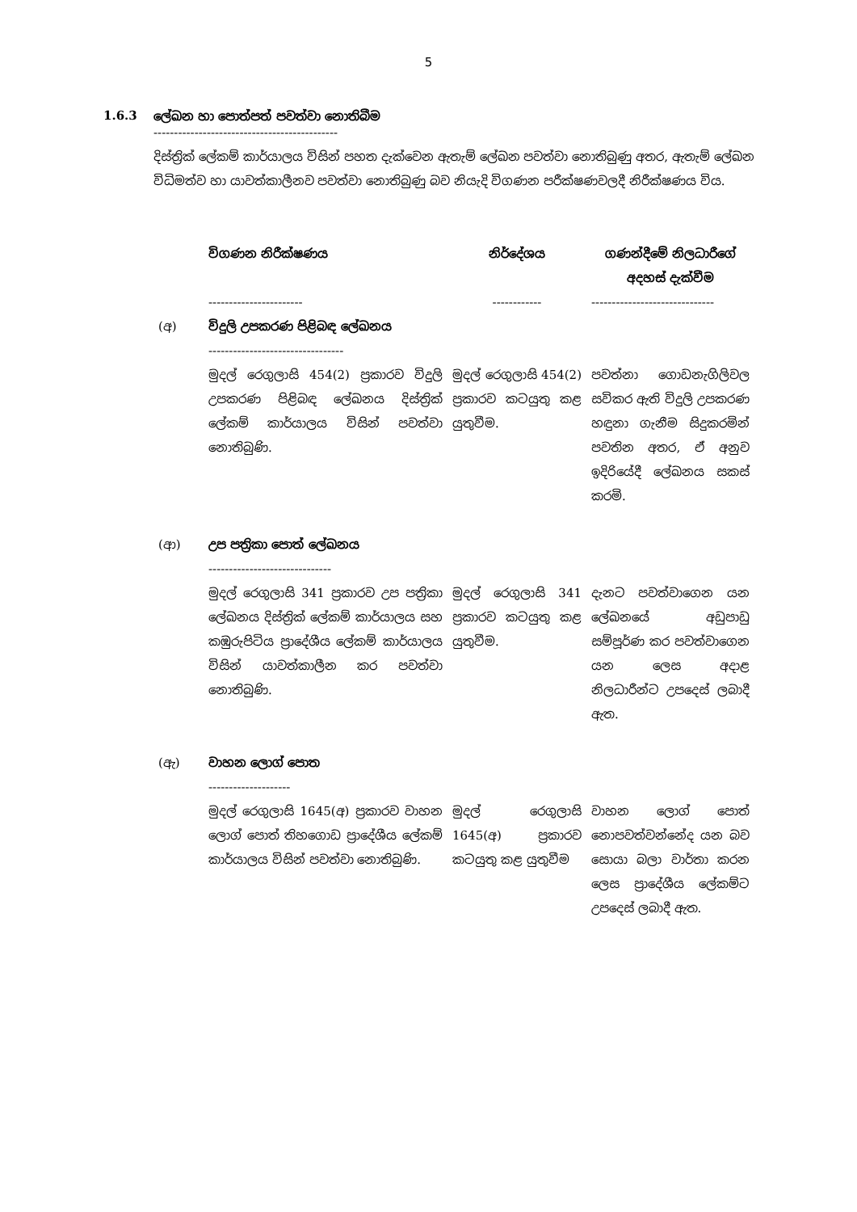5
1.6.3 ලේඛන හා පොත්පත් පවත්වා නොතිබීම
---------------------------------------------
දිස්ත්‍රික් ලේකම් කාර්යාලය විසින් පහත දැක්වෙන ඇතැම් ලේඛන පවත්වා නොතිබුණු අතර, ඇතැම් ලේඛන විධිමත්ව හා යාවත්කාලීනව පවත්වා නොතිබුණු බව නියැදි විගණන පරීක්ෂණවලදී නිරීක්ෂණය විය.
| | විගණන නිරීක්ෂණය | නිර්දේශය | ගණන්දීමේ නිලධාරීගේ අදහස් දැක්වීම |
| --- | --- | --- | --- |
| | ----------------------- | ------------ | ------------------------------ |
| (අ) | විදුලි උපකරණ පිළිබඳ ලේඛනය --------------------------------- | | |
| | මුදල් රෙගුලාසි 454(2) ප්‍රකාරව විදුලි උපකරණ පිළිබඳ ලේඛනය දිස්ත්‍රික් ලේකම් කාර්යාලය විසින් පවත්වා නොතිබුණි. | මුදල් රෙගුලාසි 454(2) ප්‍රකාරව කටයුතු කළ යුතුවීම. | පවත්නා ගොඩනැගිලිවල සවිකර ඇති විදුලි උපකරණ හඳුනා ගැනීම සිදුකරමින් පවතින අතර, ඒ අනුව ඉදිරියේදී ලේඛනය සකස් කරමි. |
| (ආ) | උප පත්‍රිකා පොත් ලේඛනය ------------------------------ | | |
| | මුදල් රෙගුලාසි 341 ප්‍රකාරව උප පත්‍රිකා ලේඛනය දිස්ත්‍රික් ලේකම් කාර්යාලය සහ කඹුරුපිටිය ප්‍රාදේශීය ලේකම් කාර්යාලය විසින් යාවත්කාලීන කර පවත්වා නොතිබුණි. | මුදල් රෙගුලාසි 341 ප්‍රකාරව කටයුතු කළ යුතුවීම. | දැනට පවත්වාගෙන යන ලේඛනයේ අඩුපාඩු සම්පූර්ණ කර පවත්වාගෙන යන ලෙස අදාළ නිලධාරීන්ට උපදෙස් ලබාදී ඇත. |
| (ඇ) | වාහන ලොග් පොත -------------------- | | |
| | මුදල් රෙගුලාසි 1645(අ) ප්‍රකාරව වාහන ලොග් පොත් තිහගොඩ ප්‍රාදේශීය ලේකම් කාර්යාලය විසින් පවත්වා නොතිබුණි. | මුදල් රෙගුලාසි 1645(අ) ප්‍රකාරව කටයුතු කළ යුතුවීම | වාහන ලොග් පොත් නොපවත්වන්නේද යන බව සොයා බලා වාර්තා කරන ලෙස ප්‍රාදේශීය ලේකම්ට උපදෙස් ලබාදී ඇත. |